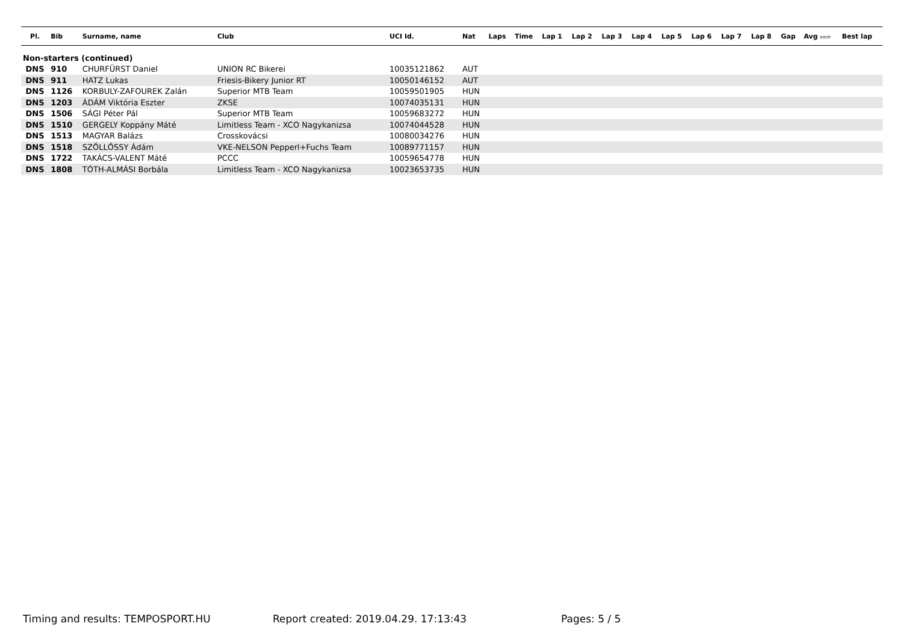| Pl. | Bib | Surname, name | Club | UCI Id. | Nat | Laps | Time | Lap 1 | Lap 2 | Lap 3 | Lap 4 | Lap 5 | Lap 6 | Lap 7 | Lap 8 | Gap | Avg km/h | Best lap |
| --- | --- | --- | --- | --- | --- | --- | --- | --- | --- | --- | --- | --- | --- | --- | --- | --- | --- | --- |
| Non-starters (continued) | | | | | | | | | | | | | | | | | | |
| DNS | 910 | CHURFÜRST Daniel | UNION RC Bikerei | 10035121862 | AUT | | | | | | | | | | | | | |
| DNS | 911 | HATZ Lukas | Friesis-Bikery Junior RT | 10050146152 | AUT | | | | | | | | | | | | | |
| DNS | 1126 | KORBULY-ZAFOUREK Zalán | Superior MTB Team | 10059501905 | HUN | | | | | | | | | | | | | |
| DNS | 1203 | ÁDÁM Viktória Eszter | ZKSE | 10074035131 | HUN | | | | | | | | | | | | | |
| DNS | 1506 | SÁGI Péter Pál | Superior MTB Team | 10059683272 | HUN | | | | | | | | | | | | | |
| DNS | 1510 | GERGELY Koppány Máté | Limitless Team - XCO Nagykanizsa | 10074044528 | HUN | | | | | | | | | | | | | |
| DNS | 1513 | MAGYAR Balázs | Crosskovácsi | 10080034276 | HUN | | | | | | | | | | | | | |
| DNS | 1518 | SZÖLLŐSSY Ádám | VKE-NELSON Pepperl+Fuchs Team | 10089771157 | HUN | | | | | | | | | | | | | |
| DNS | 1722 | TAKÁCS-VALENT Máté | PCCC | 10059654778 | HUN | | | | | | | | | | | | | |
| DNS | 1808 | TÓTH-ALMÁSI Borbála | Limitless Team - XCO Nagykanizsa | 10023653735 | HUN | | | | | | | | | | | | | |
Timing and results: TEMPOSPORT.HU
Report created: 2019.04.29. 17:13:43
Pages: 5 / 5